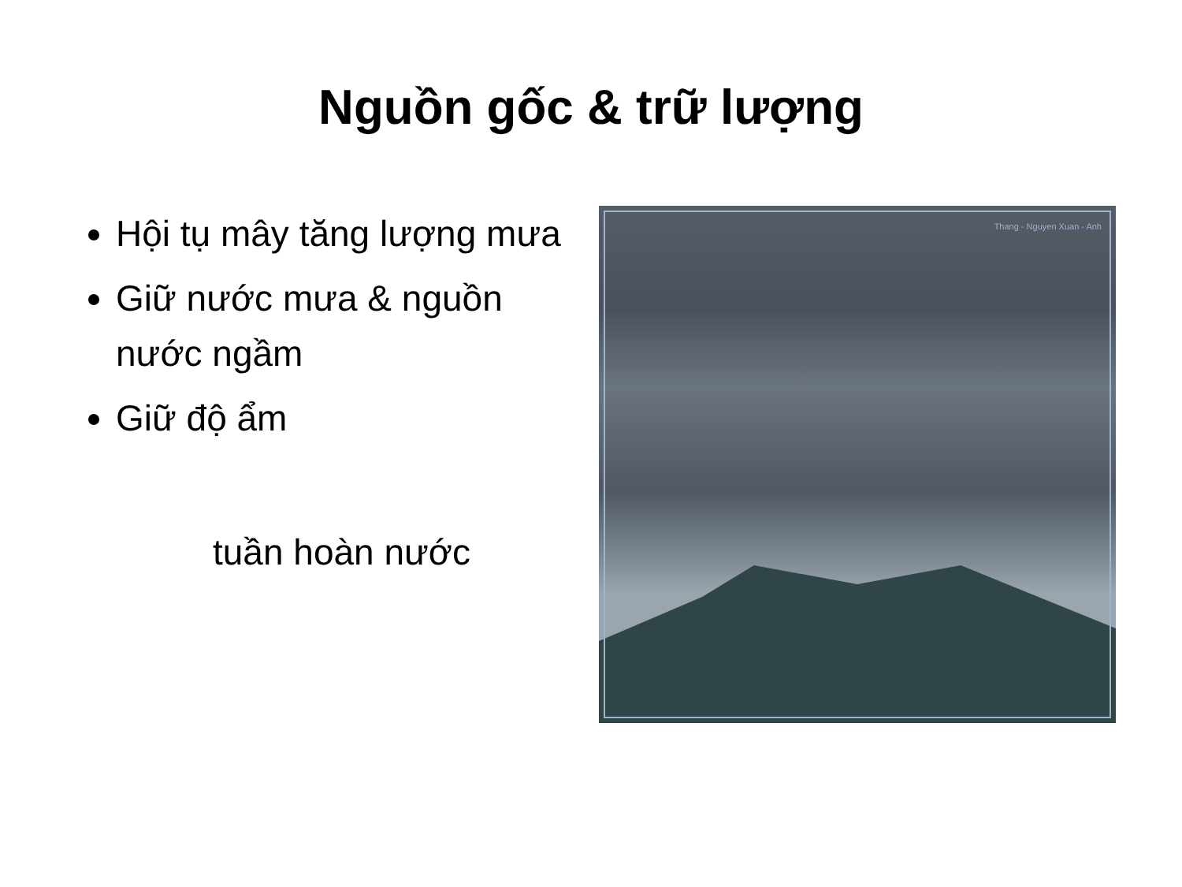Nguồn gốc & trữ lượng
Hội tụ mây tăng lượng mưa
Giữ nước mưa & nguồn nước ngầm
Giữ độ ẩm
tuần hoàn nước
Thang - Nguyen Xuan - Anh